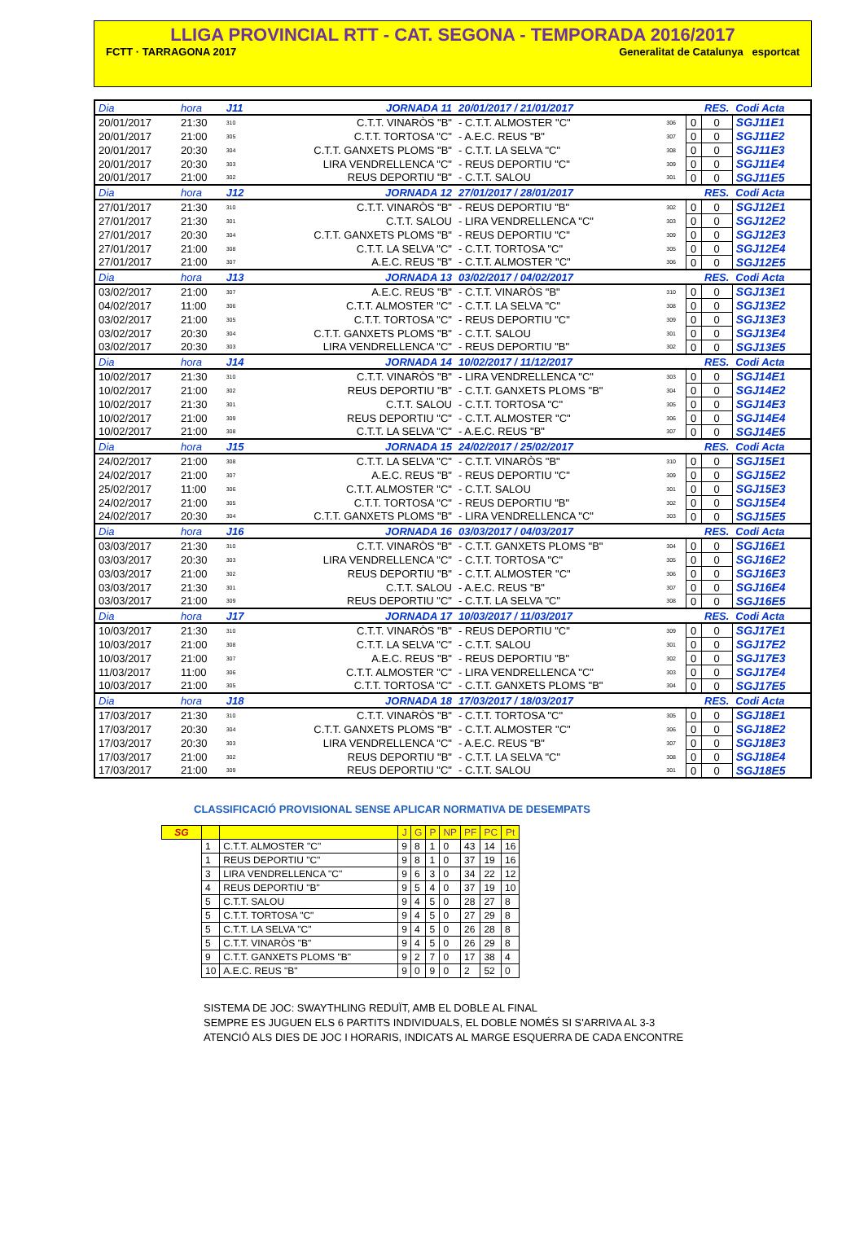LLIGA PROVINCIAL RTT - CAT. SEGONA - TEMPORADA 2016/2017
FCTT · TARRAGONA 2017 Generalitat de Catalunya esportcat
| Dia | hora | J11 | JORNADA 11 | 20/01/2017 / 21/01/2017 | | | RES. | Codi Acta |
| 20/01/2017 | 21:30 | 310 | C.T.T. VINARÒS "B" | - C.T.T. ALMOSTER "C" | 306 | 0 | 0 | SGJ11E1 |
| 20/01/2017 | 21:00 | 305 | C.T.T. TORTOSA "C" | - A.E.C. REUS "B" | 307 | 0 | 0 | SGJ11E2 |
| 20/01/2017 | 20:30 | 304 | C.T.T. GANXETS PLOMS "B" | - C.T.T. LA SELVA "C" | 308 | 0 | 0 | SGJ11E3 |
| 20/01/2017 | 20:30 | 303 | LIRA VENDRELLENCA "C" | - REUS DEPORTIU "C" | 309 | 0 | 0 | SGJ11E4 |
| 20/01/2017 | 21:00 | 302 | REUS DEPORTIU "B" | - C.T.T. SALOU | 301 | 0 | 0 | SGJ11E5 |
| Dia | hora | J12 | JORNADA 12 | 27/01/2017 / 28/01/2017 | | | RES. | Codi Acta |
| 27/01/2017 | 21:30 | 310 | C.T.T. VINARÒS "B" | - REUS DEPORTIU "B" | 302 | 0 | 0 | SGJ12E1 |
| 27/01/2017 | 21:30 | 301 | C.T.T. SALOU | - LIRA VENDRELLENCA "C" | 303 | 0 | 0 | SGJ12E2 |
| 27/01/2017 | 20:30 | 304 | C.T.T. GANXETS PLOMS "B" | - REUS DEPORTIU "C" | 309 | 0 | 0 | SGJ12E3 |
| 27/01/2017 | 21:00 | 308 | C.T.T. LA SELVA "C" | - C.T.T. TORTOSA "C" | 305 | 0 | 0 | SGJ12E4 |
| 27/01/2017 | 21:00 | 307 | A.E.C. REUS "B" | - C.T.T. ALMOSTER "C" | 306 | 0 | 0 | SGJ12E5 |
| Dia | hora | J13 | JORNADA 13 | 03/02/2017 / 04/02/2017 | | | RES. | Codi Acta |
| 03/02/2017 | 21:00 | 307 | A.E.C. REUS "B" | - C.T.T. VINARÒS "B" | 310 | 0 | 0 | SGJ13E1 |
| 04/02/2017 | 11:00 | 306 | C.T.T. ALMOSTER "C" | - C.T.T. LA SELVA "C" | 308 | 0 | 0 | SGJ13E2 |
| 03/02/2017 | 21:00 | 305 | C.T.T. TORTOSA "C" | - REUS DEPORTIU "C" | 309 | 0 | 0 | SGJ13E3 |
| 03/02/2017 | 20:30 | 304 | C.T.T. GANXETS PLOMS "B" | - C.T.T. SALOU | 301 | 0 | 0 | SGJ13E4 |
| 03/02/2017 | 20:30 | 303 | LIRA VENDRELLENCA "C" | - REUS DEPORTIU "B" | 302 | 0 | 0 | SGJ13E5 |
| Dia | hora | J14 | JORNADA 14 | 10/02/2017 / 11/12/2017 | | | RES. | Codi Acta |
| 10/02/2017 | 21:30 | 310 | C.T.T. VINARÒS "B" | - LIRA VENDRELLENCA "C" | 303 | 0 | 0 | SGJ14E1 |
| 10/02/2017 | 21:00 | 302 | REUS DEPORTIU "B" | - C.T.T. GANXETS PLOMS "B" | 304 | 0 | 0 | SGJ14E2 |
| 10/02/2017 | 21:30 | 301 | C.T.T. SALOU | - C.T.T. TORTOSA "C" | 305 | 0 | 0 | SGJ14E3 |
| 10/02/2017 | 21:00 | 309 | REUS DEPORTIU "C" | - C.T.T. ALMOSTER "C" | 306 | 0 | 0 | SGJ14E4 |
| 10/02/2017 | 21:00 | 308 | C.T.T. LA SELVA "C" | - A.E.C. REUS "B" | 307 | 0 | 0 | SGJ14E5 |
| Dia | hora | J15 | JORNADA 15 | 24/02/2017 / 25/02/2017 | | | RES. | Codi Acta |
| 24/02/2017 | 21:00 | 308 | C.T.T. LA SELVA "C" | - C.T.T. VINARÒS "B" | 310 | 0 | 0 | SGJ15E1 |
| 24/02/2017 | 21:00 | 307 | A.E.C. REUS "B" | - REUS DEPORTIU "C" | 309 | 0 | 0 | SGJ15E2 |
| 25/02/2017 | 11:00 | 306 | C.T.T. ALMOSTER "C" | - C.T.T. SALOU | 301 | 0 | 0 | SGJ15E3 |
| 24/02/2017 | 21:00 | 305 | C.T.T. TORTOSA "C" | - REUS DEPORTIU "B" | 302 | 0 | 0 | SGJ15E4 |
| 24/02/2017 | 20:30 | 304 | C.T.T. GANXETS PLOMS "B" | - LIRA VENDRELLENCA "C" | 303 | 0 | 0 | SGJ15E5 |
| Dia | hora | J16 | JORNADA 16 | 03/03/2017 / 04/03/2017 | | | RES. | Codi Acta |
| 03/03/2017 | 21:30 | 310 | C.T.T. VINARÒS "B" | - C.T.T. GANXETS PLOMS "B" | 304 | 0 | 0 | SGJ16E1 |
| 03/03/2017 | 20:30 | 303 | LIRA VENDRELLENCA "C" | - C.T.T. TORTOSA "C" | 305 | 0 | 0 | SGJ16E2 |
| 03/03/2017 | 21:00 | 302 | REUS DEPORTIU "B" | - C.T.T. ALMOSTER "C" | 306 | 0 | 0 | SGJ16E3 |
| 03/03/2017 | 21:30 | 301 | C.T.T. SALOU | - A.E.C. REUS "B" | 307 | 0 | 0 | SGJ16E4 |
| 03/03/2017 | 21:00 | 309 | REUS DEPORTIU "C" | - C.T.T. LA SELVA "C" | 308 | 0 | 0 | SGJ16E5 |
| Dia | hora | J17 | JORNADA 17 | 10/03/2017 / 11/03/2017 | | | RES. | Codi Acta |
| 10/03/2017 | 21:30 | 310 | C.T.T. VINARÒS "B" | - REUS DEPORTIU "C" | 309 | 0 | 0 | SGJ17E1 |
| 10/03/2017 | 21:00 | 308 | C.T.T. LA SELVA "C" | - C.T.T. SALOU | 301 | 0 | 0 | SGJ17E2 |
| 10/03/2017 | 21:00 | 307 | A.E.C. REUS "B" | - REUS DEPORTIU "B" | 302 | 0 | 0 | SGJ17E3 |
| 11/03/2017 | 11:00 | 306 | C.T.T. ALMOSTER "C" | - LIRA VENDRELLENCA "C" | 303 | 0 | 0 | SGJ17E4 |
| 10/03/2017 | 21:00 | 305 | C.T.T. TORTOSA "C" | - C.T.T. GANXETS PLOMS "B" | 304 | 0 | 0 | SGJ17E5 |
| Dia | hora | J18 | JORNADA 18 | 17/03/2017 / 18/03/2017 | | | RES. | Codi Acta |
| 17/03/2017 | 21:30 | 310 | C.T.T. VINARÒS "B" | - C.T.T. TORTOSA "C" | 305 | 0 | 0 | SGJ18E1 |
| 17/03/2017 | 20:30 | 304 | C.T.T. GANXETS PLOMS "B" | - C.T.T. ALMOSTER "C" | 306 | 0 | 0 | SGJ18E2 |
| 17/03/2017 | 20:30 | 303 | LIRA VENDRELLENCA "C" | - A.E.C. REUS "B" | 307 | 0 | 0 | SGJ18E3 |
| 17/03/2017 | 21:00 | 302 | REUS DEPORTIU "B" | - C.T.T. LA SELVA "C" | 308 | 0 | 0 | SGJ18E4 |
| 17/03/2017 | 21:00 | 309 | REUS DEPORTIU "C" | - C.T.T. SALOU | 301 | 0 | 0 | SGJ18E5 |
CLASSIFICACIÓ PROVISIONAL SENSE APLICAR NORMATIVA DE DESEMPATS
| SG | | | J | G | P | NP | PF | PC | Pt |
| --- | --- | --- | --- | --- | --- | --- | --- | --- | --- |
| | 1 | C.T.T. ALMOSTER "C" | 9 | 8 | 1 | 0 | 43 | 14 | 16 |
| | 1 | REUS DEPORTIU "C" | 9 | 8 | 1 | 0 | 37 | 19 | 16 |
| | 3 | LIRA VENDRELLENCA "C" | 9 | 6 | 3 | 0 | 34 | 22 | 12 |
| | 4 | REUS DEPORTIU "B" | 9 | 5 | 4 | 0 | 37 | 19 | 10 |
| | 5 | C.T.T. SALOU | 9 | 4 | 5 | 0 | 28 | 27 | 8 |
| | 5 | C.T.T. TORTOSA "C" | 9 | 4 | 5 | 0 | 27 | 29 | 8 |
| | 5 | C.T.T. LA SELVA "C" | 9 | 4 | 5 | 0 | 26 | 28 | 8 |
| | 5 | C.T.T. VINARÒS "B" | 9 | 4 | 5 | 0 | 26 | 29 | 8 |
| | 9 | C.T.T. GANXETS PLOMS "B" | 9 | 2 | 7 | 0 | 17 | 38 | 4 |
| | 10 | A.E.C. REUS "B" | 9 | 0 | 9 | 0 | 2 | 52 | 0 |
SISTEMA DE JOC: SWAYTHLING REDUÏT, AMB EL DOBLE AL FINAL
SEMPRE ES JUGUEN ELS 6 PARTITS INDIVIDUALS, EL DOBLE NOMÉS SI S'ARRIVA AL 3-3
ATENCIÓ ALS DIES DE JOC I HORARIS, INDICATS AL MARGE ESQUERRA DE CADA ENCONTRE